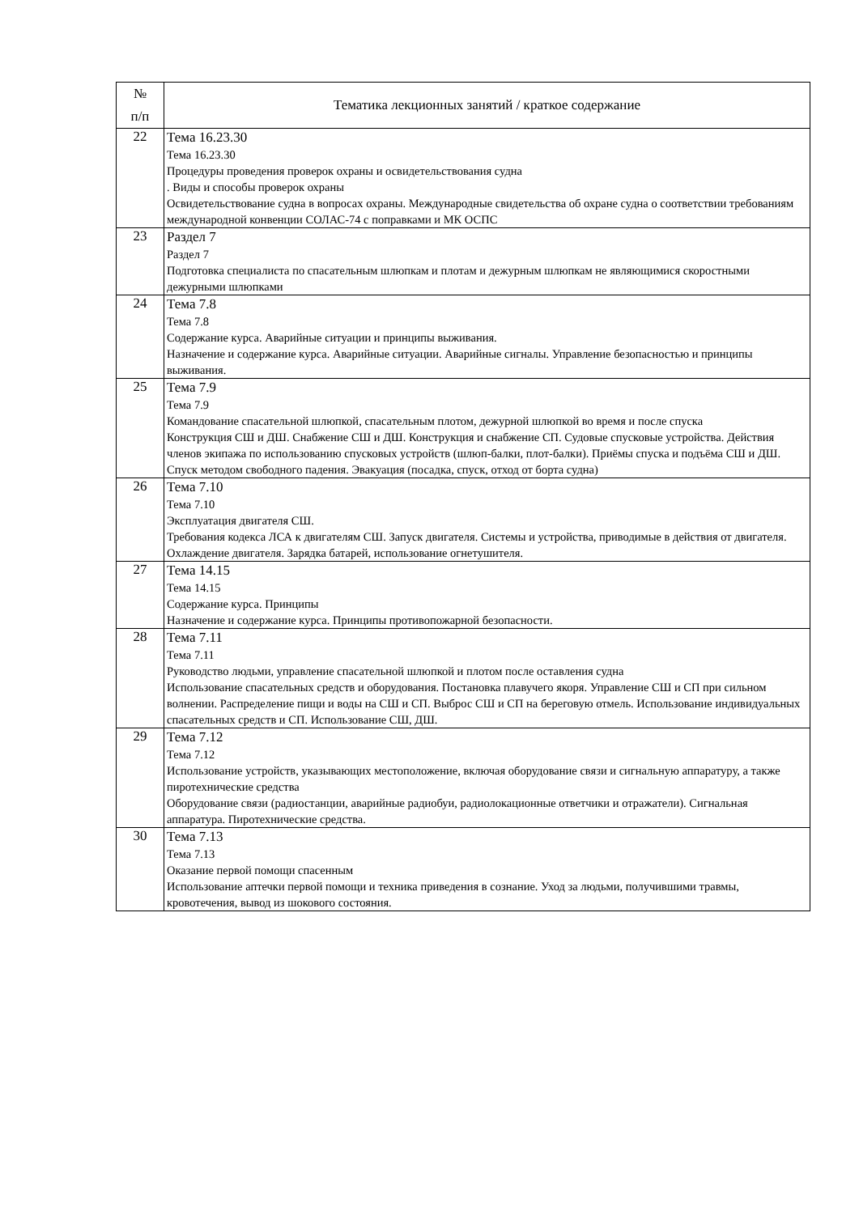| № п/п | Тематика лекционных занятий / краткое содержание |
| --- | --- |
| 22 | Тема 16.23.30 Тема 16.23.30 Процедуры проведения проверок охраны и освидетельствования судна . Виды и способы проверок охраны Освидетельствование судна в вопросах охраны. Международные свидетельства об охране судна о соответствии требованиям международной конвенции СОЛАС-74 с поправками и МК ОСПС |
| 23 | Раздел 7 Раздел 7 Подготовка специалиста по спасательным шлюпкам и плотам и дежурным шлюпкам не являющимися скоростными дежурными шлюпками |
| 24 | Тема 7.8 Тема 7.8 Содержание курса. Аварийные ситуации и принципы выживания. Назначение и содержание курса. Аварийные ситуации. Аварийные сигналы. Управление безопасностью и принципы выживания. |
| 25 | Тема 7.9 Тема 7.9 Командование спасательной шлюпкой, спасательным плотом, дежурной шлюпкой во время и после спуска Конструкция СШ и ДШ. Снабжение СШ и ДШ. Конструкция и снабжение СП. Судовые спусковые устройства. Действия членов экипажа по использованию спусковых устройств (шлюп-балки, плот-балки). Приёмы спуска и подъёма СШ и ДШ. Спуск методом свободного падения. Эвакуация (посадка, спуск, отход от борта судна) |
| 26 | Тема 7.10 Тема 7.10 Эксплуатация двигателя СШ. Требования кодекса ЛСА к двигателям СШ. Запуск двигателя. Системы и устройства, приводимые в действия от двигателя. Охлаждение двигателя. Зарядка батарей, использование огнетушителя. |
| 27 | Тема 14.15 Тема 14.15 Содержание курса. Принципы Назначение и содержание курса. Принципы противопожарной безопасности. |
| 28 | Тема 7.11 Тема 7.11 Руководство людьми, управление спасательной шлюпкой и плотом после оставления судна Использование спасательных средств и оборудования. Постановка плавучего якоря. Управление СШ и СП при сильном волнении. Распределение пищи и воды на СШ и СП. Выброс СШ и СП на береговую отмель. Использование индивидуальных спасательных средств и СП. Использование СШ, ДШ. |
| 29 | Тема 7.12 Тема 7.12 Использование устройств, указывающих местоположение, включая оборудование связи и сигнальную аппаратуру, а также пиротехнические средства Оборудование связи (радиостанции, аварийные радиобуи, радиолокационные ответчики и отражатели). Сигнальная аппаратура. Пиротехнические средства. |
| 30 | Тема 7.13 Тема 7.13 Оказание первой помощи спасенным Использование аптечки первой помощи и техника приведения в сознание. Уход за людьми, получившими травмы, кровотечения, вывод из шокового состояния. |